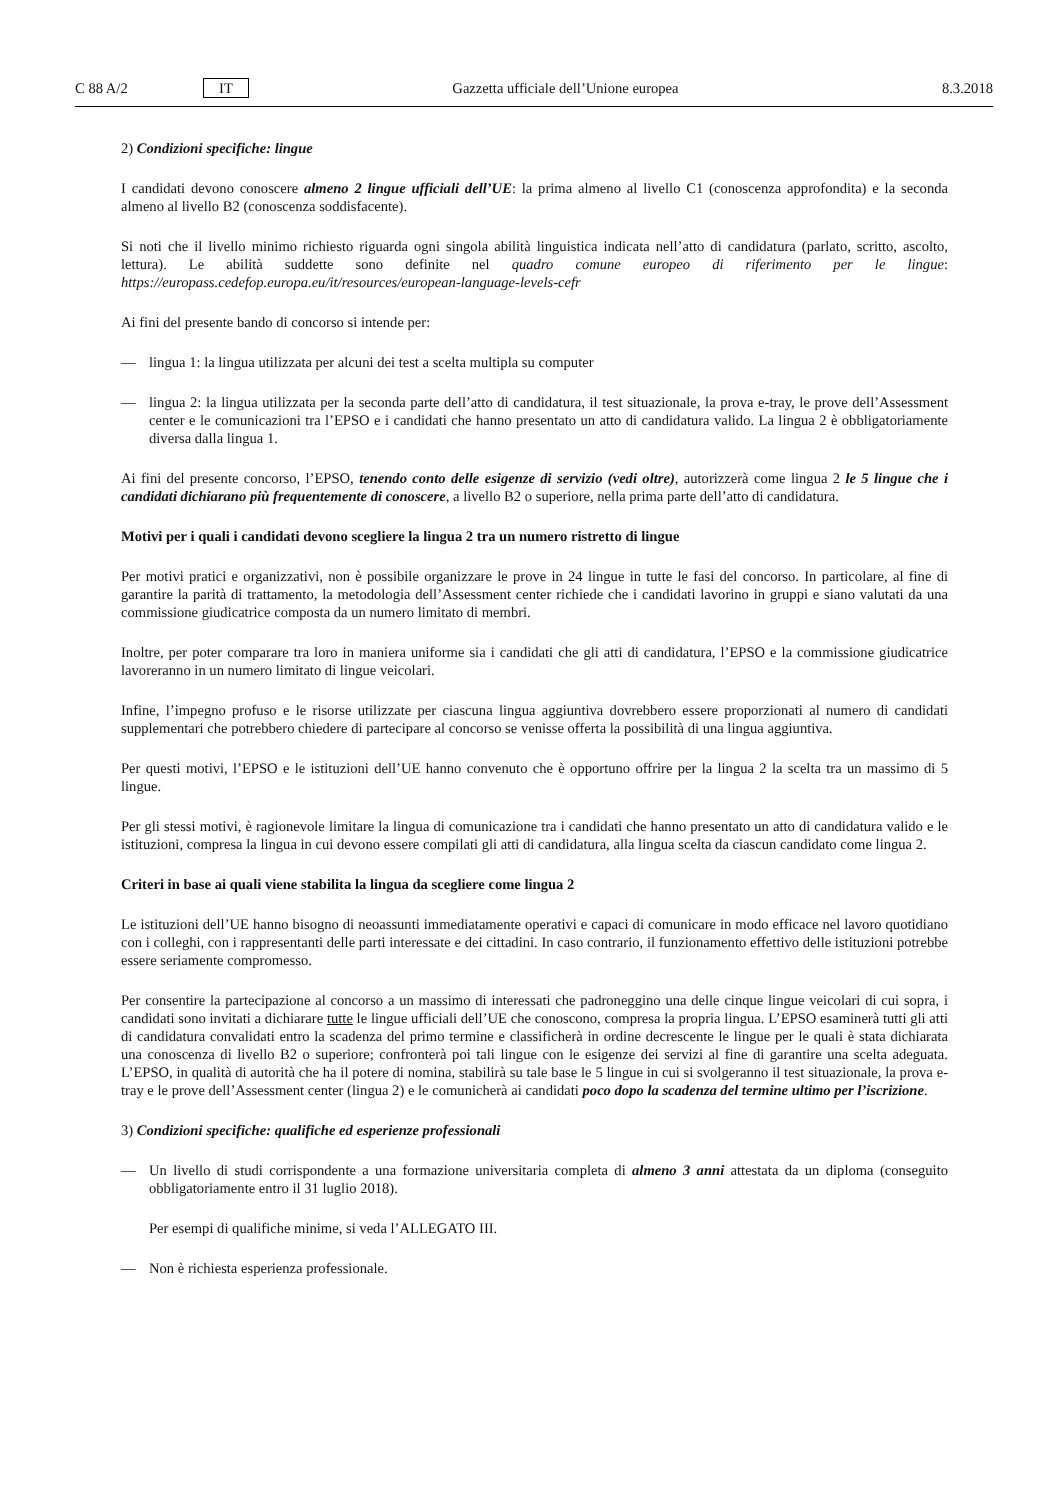C 88 A/2 IT Gazzetta ufficiale dell’Unione europea 8.3.2018
2) Condizioni specifiche: lingue
I candidati devono conoscere almeno 2 lingue ufficiali dell’UE: la prima almeno al livello C1 (conoscenza approfondita) e la seconda almeno al livello B2 (conoscenza soddisfacente).
Si noti che il livello minimo richiesto riguarda ogni singola abilità linguistica indicata nell’atto di candidatura (parlato, scritto, ascolto, lettura). Le abilità suddette sono definite nel quadro comune europeo di riferimento per le lingue: https://europass.cedefop.europa.eu/it/resources/european-language-levels-cefr
Ai fini del presente bando di concorso si intende per:
— lingua 1: la lingua utilizzata per alcuni dei test a scelta multipla su computer
— lingua 2: la lingua utilizzata per la seconda parte dell’atto di candidatura, il test situazionale, la prova e-tray, le prove dell’Assessment center e le comunicazioni tra l’EPSO e i candidati che hanno presentato un atto di candidatura valido. La lingua 2 è obbligatoriamente diversa dalla lingua 1.
Ai fini del presente concorso, l’EPSO, tenendo conto delle esigenze di servizio (vedi oltre), autorizzerà come lingua 2 le 5 lingue che i candidati dichiarano più frequentemente di conoscere, a livello B2 o superiore, nella prima parte dell’atto di candidatura.
Motivi per i quali i candidati devono scegliere la lingua 2 tra un numero ristretto di lingue
Per motivi pratici e organizzativi, non è possibile organizzare le prove in 24 lingue in tutte le fasi del concorso. In particolare, al fine di garantire la parità di trattamento, la metodologia dell’Assessment center richiede che i candidati lavorino in gruppi e siano valutati da una commissione giudicatrice composta da un numero limitato di membri.
Inoltre, per poter comparare tra loro in maniera uniforme sia i candidati che gli atti di candidatura, l’EPSO e la commissione giudicatrice lavoreranno in un numero limitato di lingue veicolari.
Infine, l’impegno profuso e le risorse utilizzate per ciascuna lingua aggiuntiva dovrebbero essere proporzionati al numero di candidati supplementari che potrebbero chiedere di partecipare al concorso se venisse offerta la possibilità di una lingua aggiuntiva.
Per questi motivi, l’EPSO e le istituzioni dell’UE hanno convenuto che è opportuno offrire per la lingua 2 la scelta tra un massimo di 5 lingue.
Per gli stessi motivi, è ragionevole limitare la lingua di comunicazione tra i candidati che hanno presentato un atto di candidatura valido e le istituzioni, compresa la lingua in cui devono essere compilati gli atti di candidatura, alla lingua scelta da ciascun candidato come lingua 2.
Criteri in base ai quali viene stabilita la lingua da scegliere come lingua 2
Le istituzioni dell’UE hanno bisogno di neoassunti immediatamente operativi e capaci di comunicare in modo efficace nel lavoro quotidiano con i colleghi, con i rappresentanti delle parti interessate e dei cittadini. In caso contrario, il funzionamento effettivo delle istituzioni potrebbe essere seriamente compromesso.
Per consentire la partecipazione al concorso a un massimo di interessati che padroneggino una delle cinque lingue veicolari di cui sopra, i candidati sono invitati a dichiarare tutte le lingue ufficiali dell’UE che conoscono, compresa la propria lingua. L’EPSO esaminerà tutti gli atti di candidatura convalidati entro la scadenza del primo termine e classificherà in ordine decrescente le lingue per le quali è stata dichiarata una conoscenza di livello B2 o superiore; confronterà poi tali lingue con le esigenze dei servizi al fine di garantire una scelta adeguata. L’EPSO, in qualità di autorità che ha il potere di nomina, stabilirà su tale base le 5 lingue in cui si svolgeranno il test situazionale, la prova e-tray e le prove dell’Assessment center (lingua 2) e le comunicherà ai candidati poco dopo la scadenza del termine ultimo per l’iscrizione.
3) Condizioni specifiche: qualifiche ed esperienze professionali
— Un livello di studi corrispondente a una formazione universitaria completa di almeno 3 anni attestata da un diploma (conseguito obbligatoriamente entro il 31 luglio 2018).
Per esempi di qualifiche minime, si veda l’ALLEGATO III.
— Non è richiesta esperienza professionale.